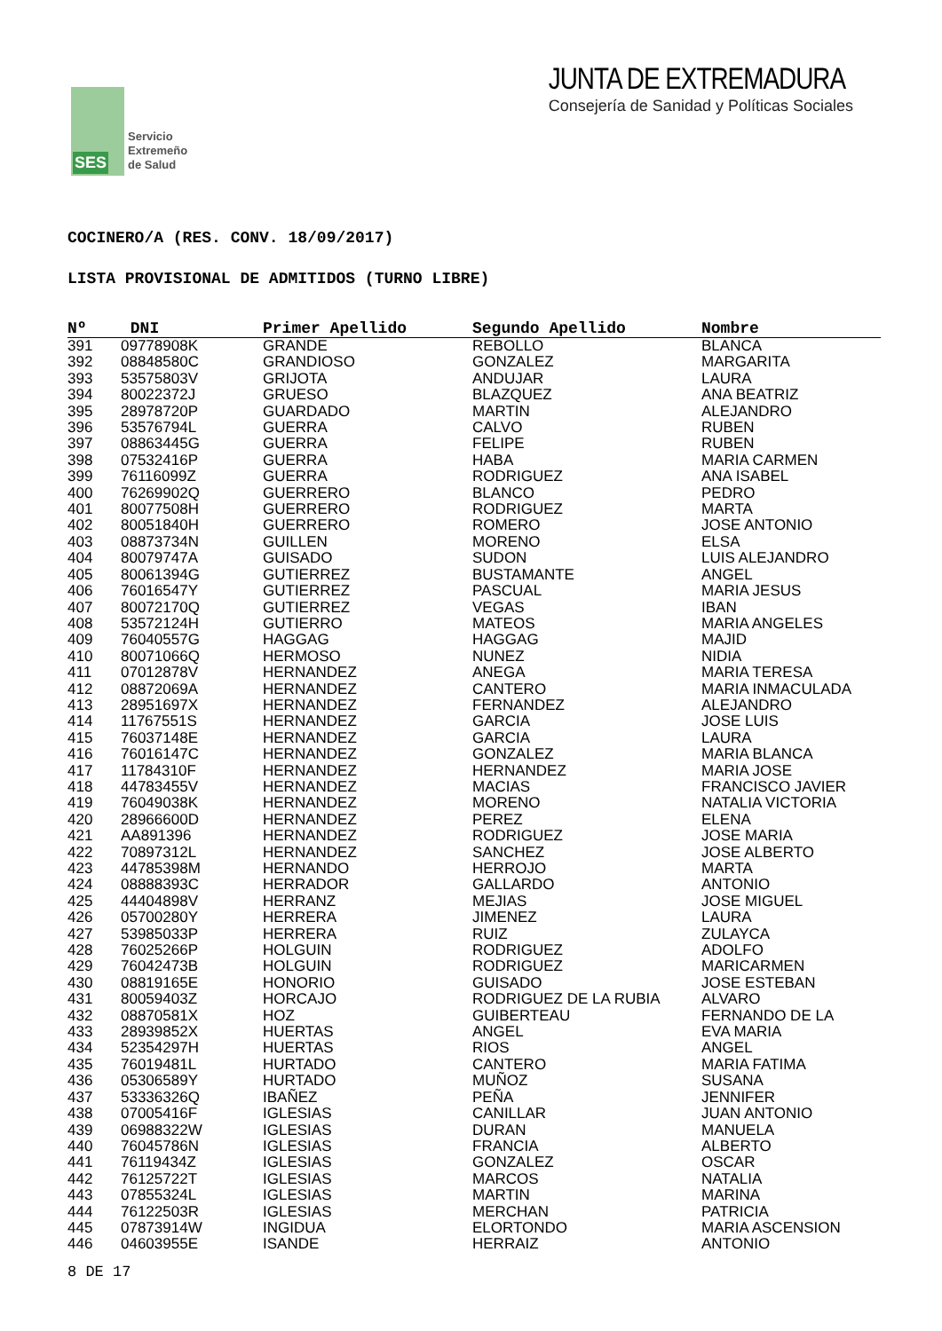SES
Servicio
Extremeño
de Salud
JUNTA DE EXTREMADURA
Consejería de Sanidad y Políticas Sociales
COCINERO/A (RES. CONV. 18/09/2017)
LISTA PROVISIONAL DE ADMITIDOS (TURNO LIBRE)
| Nº | DNI | Primer Apellido | Segundo Apellido | Nombre |
| --- | --- | --- | --- | --- |
| 391 | 09778908K | GRANDE | REBOLLO | BLANCA |
| 392 | 08848580C | GRANDIOSO | GONZALEZ | MARGARITA |
| 393 | 53575803V | GRIJOTA | ANDUJAR | LAURA |
| 394 | 80022372J | GRUESO | BLAZQUEZ | ANA BEATRIZ |
| 395 | 28978720P | GUARDADO | MARTIN | ALEJANDRO |
| 396 | 53576794L | GUERRA | CALVO | RUBEN |
| 397 | 08863445G | GUERRA | FELIPE | RUBEN |
| 398 | 07532416P | GUERRA | HABA | MARIA CARMEN |
| 399 | 76116099Z | GUERRA | RODRIGUEZ | ANA ISABEL |
| 400 | 76269902Q | GUERRERO | BLANCO | PEDRO |
| 401 | 80077508H | GUERRERO | RODRIGUEZ | MARTA |
| 402 | 80051840H | GUERRERO | ROMERO | JOSE ANTONIO |
| 403 | 08873734N | GUILLEN | MORENO | ELSA |
| 404 | 80079747A | GUISADO | SUDON | LUIS ALEJANDRO |
| 405 | 80061394G | GUTIERREZ | BUSTAMANTE | ANGEL |
| 406 | 76016547Y | GUTIERREZ | PASCUAL | MARIA JESUS |
| 407 | 80072170Q | GUTIERREZ | VEGAS | IBAN |
| 408 | 53572124H | GUTIERRO | MATEOS | MARIA ANGELES |
| 409 | 76040557G | HAGGAG | HAGGAG | MAJID |
| 410 | 80071066Q | HERMOSO | NUNEZ | NIDIA |
| 411 | 07012878V | HERNANDEZ | ANEGA | MARIA TERESA |
| 412 | 08872069A | HERNANDEZ | CANTERO | MARIA INMACULADA |
| 413 | 28951697X | HERNANDEZ | FERNANDEZ | ALEJANDRO |
| 414 | 11767551S | HERNANDEZ | GARCIA | JOSE LUIS |
| 415 | 76037148E | HERNANDEZ | GARCIA | LAURA |
| 416 | 76016147C | HERNANDEZ | GONZALEZ | MARIA BLANCA |
| 417 | 11784310F | HERNANDEZ | HERNANDEZ | MARIA JOSE |
| 418 | 44783455V | HERNANDEZ | MACIAS | FRANCISCO JAVIER |
| 419 | 76049038K | HERNANDEZ | MORENO | NATALIA VICTORIA |
| 420 | 28966600D | HERNANDEZ | PEREZ | ELENA |
| 421 | AA891396 | HERNANDEZ | RODRIGUEZ | JOSE MARIA |
| 422 | 70897312L | HERNANDEZ | SANCHEZ | JOSE ALBERTO |
| 423 | 44785398M | HERNANDO | HERROJO | MARTA |
| 424 | 08888393C | HERRADOR | GALLARDO | ANTONIO |
| 425 | 44404898V | HERRANZ | MEJIAS | JOSE MIGUEL |
| 426 | 05700280Y | HERRERA | JIMENEZ | LAURA |
| 427 | 53985033P | HERRERA | RUIZ | ZULAYCA |
| 428 | 76025266P | HOLGUIN | RODRIGUEZ | ADOLFO |
| 429 | 76042473B | HOLGUIN | RODRIGUEZ | MARICARMEN |
| 430 | 08819165E | HONORIO | GUISADO | JOSE ESTEBAN |
| 431 | 80059403Z | HORCAJO | RODRIGUEZ DE LA RUBIA | ALVARO |
| 432 | 08870581X | HOZ | GUIBERTEAU | FERNANDO DE LA |
| 433 | 28939852X | HUERTAS | ANGEL | EVA MARIA |
| 434 | 52354297H | HUERTAS | RIOS | ANGEL |
| 435 | 76019481L | HURTADO | CANTERO | MARIA FATIMA |
| 436 | 05306589Y | HURTADO | MUÑOZ | SUSANA |
| 437 | 53336326Q | IBAÑEZ | PEÑA | JENNIFER |
| 438 | 07005416F | IGLESIAS | CANILLAR | JUAN ANTONIO |
| 439 | 06988322W | IGLESIAS | DURAN | MANUELA |
| 440 | 76045786N | IGLESIAS | FRANCIA | ALBERTO |
| 441 | 76119434Z | IGLESIAS | GONZALEZ | OSCAR |
| 442 | 76125722T | IGLESIAS | MARCOS | NATALIA |
| 443 | 07855324L | IGLESIAS | MARTIN | MARINA |
| 444 | 76122503R | IGLESIAS | MERCHAN | PATRICIA |
| 445 | 07873914W | INGIDUA | ELORTONDO | MARIA ASCENSION |
| 446 | 04603955E | ISANDE | HERRAIZ | ANTONIO |
8 DE 17